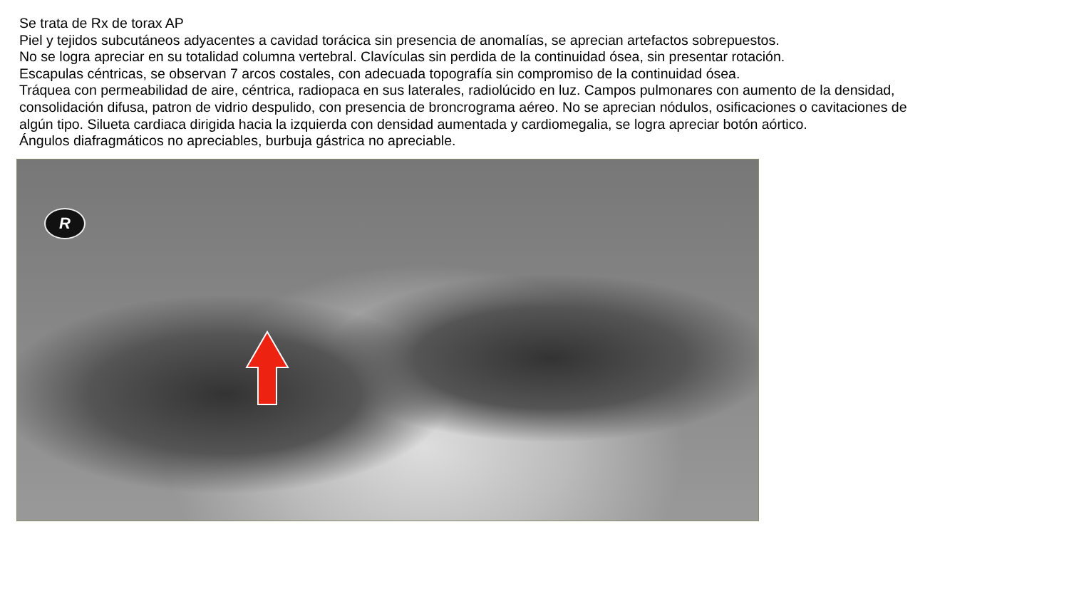Se trata de Rx de torax AP
Piel y tejidos subcutáneos adyacentes a cavidad torácica sin presencia de anomalías, se aprecian artefactos sobrepuestos.
No se logra apreciar en su totalidad columna vertebral. Clavículas sin perdida de la continuidad ósea, sin presentar rotación.
Escapulas céntricas, se observan 7 arcos costales, con adecuada topografía sin compromiso de la continuidad ósea.
Tráquea con permeabilidad de aire, céntrica, radiopaca en sus laterales, radiolúcido en luz. Campos pulmonares con aumento de la densidad, consolidación difusa, patron de vidrio despulido, con presencia de broncrograma aéreo. No se aprecian nódulos, osificaciones o cavitaciones de algún tipo. Silueta cardiaca dirigida hacia la izquierda con densidad aumentada y cardiomegalia, se logra apreciar botón aórtico.
Ángulos diafragmáticos no apreciables, burbuja gástrica no apreciable.
R